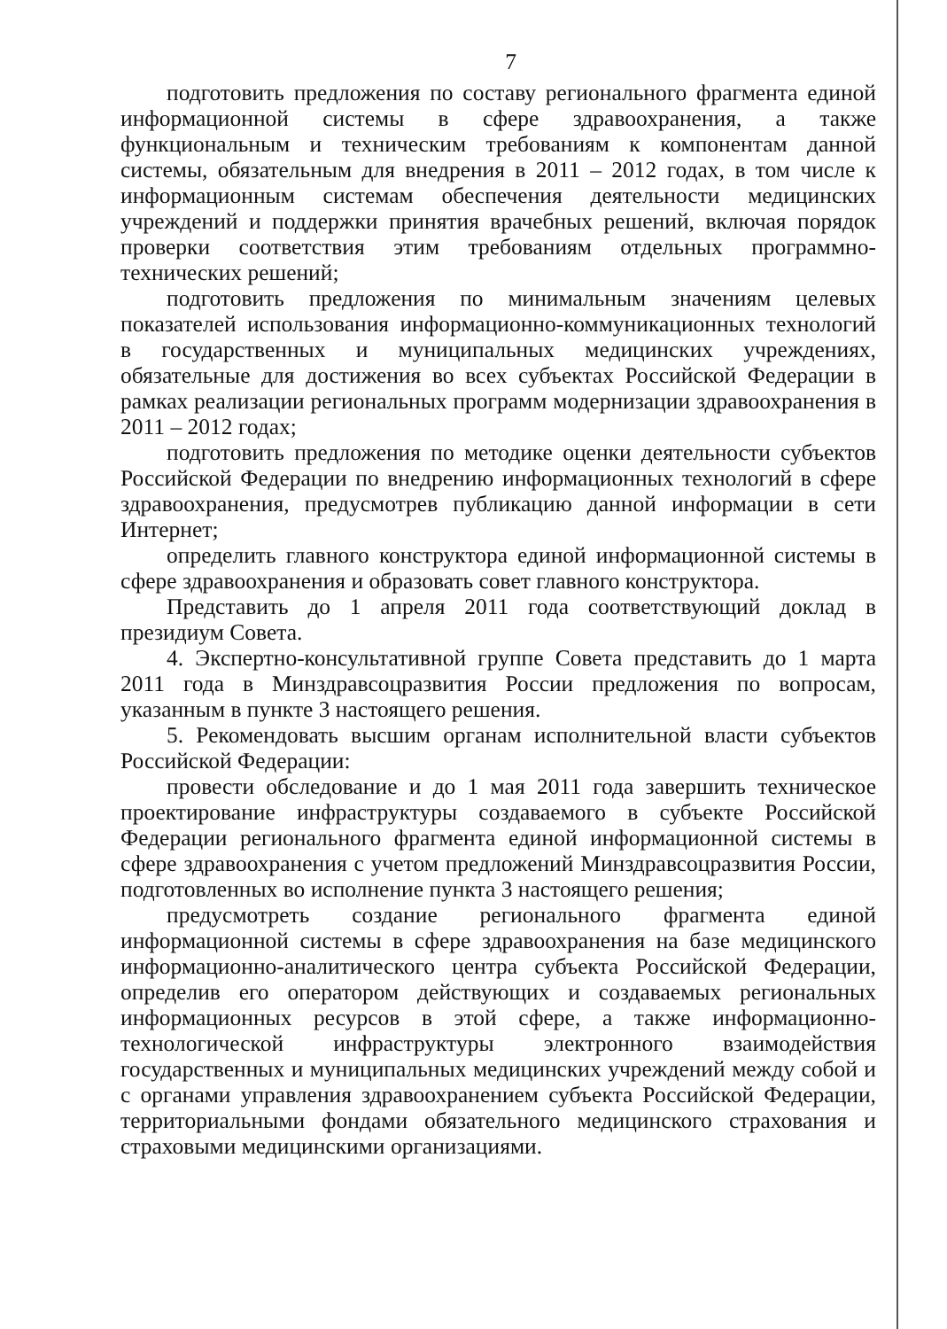7
подготовить предложения по составу регионального фрагмента единой информационной системы в сфере здравоохранения, а также функциональным и техническим требованиям к компонентам данной системы, обязательным для внедрения в 2011 – 2012 годах, в том числе к информационным системам обеспечения деятельности медицинских учреждений и поддержки принятия врачебных решений, включая порядок проверки соответствия этим требованиям отдельных программно-технических решений;
подготовить предложения по минимальным значениям целевых показателей использования информационно-коммуникационных технологий в государственных и муниципальных медицинских учреждениях, обязательные для достижения во всех субъектах Российской Федерации в рамках реализации региональных программ модернизации здравоохранения в 2011 – 2012 годах;
подготовить предложения по методике оценки деятельности субъектов Российской Федерации по внедрению информационных технологий в сфере здравоохранения, предусмотрев публикацию данной информации в сети Интернет;
определить главного конструктора единой информационной системы в сфере здравоохранения и образовать совет главного конструктора.
Представить до 1 апреля 2011 года соответствующий доклад в президиум Совета.
4. Экспертно-консультативной группе Совета представить до 1 марта 2011 года в Минздравсоцразвития России предложения по вопросам, указанным в пункте 3 настоящего решения.
5. Рекомендовать высшим органам исполнительной власти субъектов Российской Федерации:
провести обследование и до 1 мая 2011 года завершить техническое проектирование инфраструктуры создаваемого в субъекте Российской Федерации регионального фрагмента единой информационной системы в сфере здравоохранения с учетом предложений Минздравсоцразвития России, подготовленных во исполнение пункта 3 настоящего решения;
предусмотреть создание регионального фрагмента единой информационной системы в сфере здравоохранения на базе медицинского информационно-аналитического центра субъекта Российской Федерации, определив его оператором действующих и создаваемых региональных информационных ресурсов в этой сфере, а также информационно-технологической инфраструктуры электронного взаимодействия государственных и муниципальных медицинских учреждений между собой и с органами управления здравоохранением субъекта Российской Федерации, территориальными фондами обязательного медицинского страхования и страховыми медицинскими организациями.